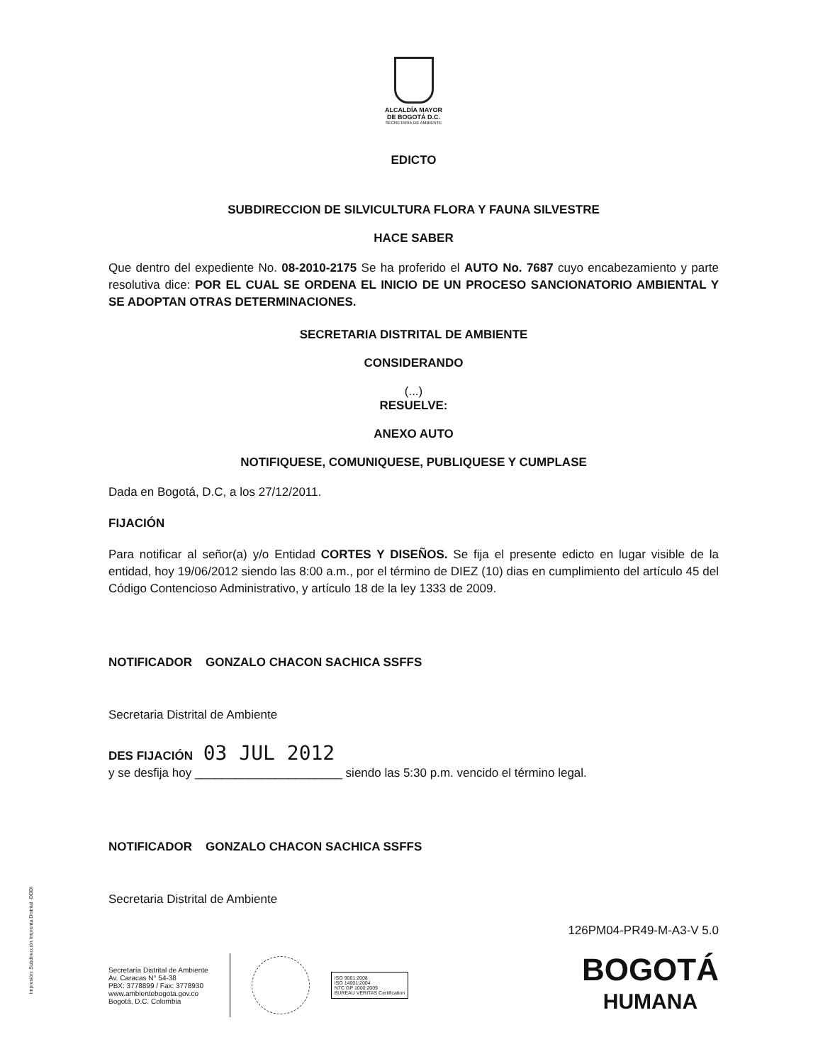ALCALDÍA MAYOR
DE BOGOTÁ D.C.
SECRETARIA DE AMBIENTE
EDICTO
SUBDIRECCION DE SILVICULTURA FLORA Y FAUNA SILVESTRE
HACE SABER
Que dentro del expediente No. 08-2010-2175 Se ha proferido el AUTO No. 7687 cuyo encabezamiento y parte resolutiva dice: POR EL CUAL SE ORDENA EL INICIO DE UN PROCESO SANCIONATORIO AMBIENTAL Y SE ADOPTAN OTRAS DETERMINACIONES.
SECRETARIA DISTRITAL DE AMBIENTE
CONSIDERANDO
(...)
RESUELVE:
ANEXO AUTO
NOTIFIQUESE, COMUNIQUESE, PUBLIQUESE Y CUMPLASE
Dada en Bogotá, D.C, a los 27/12/2011.
FIJACIÓN
Para notificar al señor(a) y/o Entidad CORTES Y DISEÑOS. Se fija el presente edicto en lugar visible de la entidad, hoy 19/06/2012 siendo las 8:00 a.m., por el término de DIEZ (10) dias en cumplimiento del artículo 45 del Código Contencioso Administrativo, y artículo 18 de la ley 1333 de 2009.
NOTIFICADOR GONZALO CHACON SACHICA SSFFS
Secretaria Distrital de Ambiente
DES FIJACIÓN 03 JUL 2012
y se desfija hoy ______________________ siendo las 5:30 p.m. vencido el término legal.
NOTIFICADOR GONZALO CHACON SACHICA SSFFS
Secretaria Distrital de Ambiente
126PM04-PR49-M-A3-V 5.0
Secretaría Distrital de Ambiente
Av. Caracas N° 54-38
PBX: 3778899 / Fax: 3778930
www.ambientebogota.gov.co
Bogotá, D.C. Colombia
ISO 9001:2008
ISO 14001:2004
NTC GP 1000:2009
BUREAU VERITAS Certification
BOGOTÁ
HUMANA
Impresión: Subdirección Imprenta Distrital -DDDI